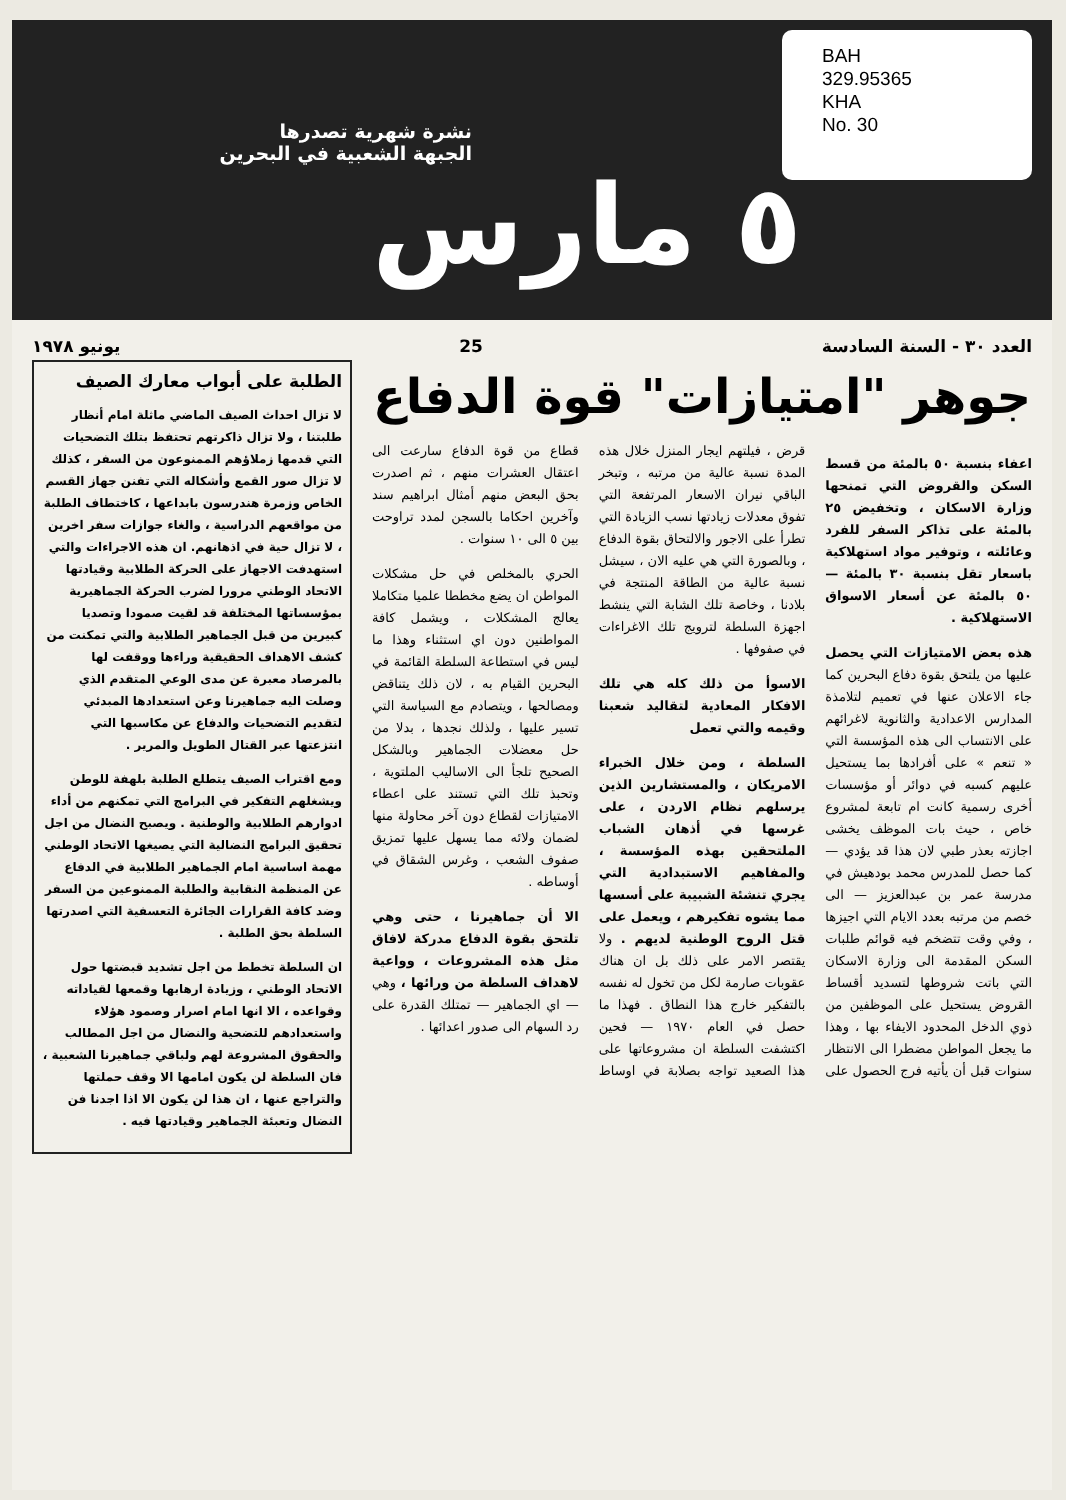BAH
329.95365
KHA
No. 30
نشرة شهرية تصدرها
الجبهة الشعبية في البحرين
٥ مارس
العدد ٣٠ - السنة السادسة 25 يونيو ١٩٧٨
جوهر "امتيازات" قوة الدفاع
اعفاء بنسبة ٥٠ بالمئة من قسط السكن والقروض التي تمنحها وزارة الاسكان ، وتخفيض ٢٥ بالمئة على تذاكر السفر للفرد وعائلته ، وتوفير مواد استهلاكية باسعار تقل بنسبة ٣٠ بالمئة — ٥٠ بالمئة عن أسعار الاسواق الاستهلاكية .
هذه بعض الامتيازات التي يحصل عليها من يلتحق بقوة دفاع البحرين كما جاء الاعلان عنها في تعميم لتلامذة المدارس الاعدادية والثانوية لاغرائهم على الانتساب الى هذه المؤسسة التي « تنعم » على أفرادها بما يستحيل عليهم كسبه في دوائر أو مؤسسات أخرى رسمية كانت ام تابعة لمشروع خاص ، حيث بات الموظف يخشى اجازته بعذر طبي لان هذا قد يؤدي — كما حصل للمدرس محمد بودهيش في مدرسة عمر بن عبدالعزيز — الى خصم من مرتبه بعدد الايام التي اجيزها ، وفي وقت تتضخم فيه قوائم طلبات السكن المقدمة الى وزارة الاسكان التي باتت شروطها لتسديد أقساط القروض يستحيل على الموظفين من ذوي الدخل المحدود الايفاء بها ، وهذا ما يجعل المواطن مضطرا الى الانتظار سنوات قبل أن يأتيه فرج الحصول على قرض ، فيلتهم ايجار المنزل خلال هذه المدة نسبة عالية من مرتبه ، وتبخر الباقي نيران الاسعار المرتفعة التي تفوق معدلات زيادتها نسب الزيادة التي تطرأ على الاجور والالتحاق بقوة الدفاع ، وبالصورة التي هي عليه الان ، سيشل نسبة عالية من الطاقة المنتجة في بلادنا ، وخاصة تلك الشابة التي ينشط اجهزة السلطة لترويج تلك الاغراءات في صفوفها .
الاسوأ من ذلك كله هي تلك الافكار المعادية لتقاليد شعبنا وقيمه والتي تعمل
السلطة ، ومن خلال الخبراء الامريكان ، والمستشارين الذين يرسلهم نظام الاردن ، على غرسها في أذهان الشباب الملتحقين بهذه المؤسسة ، والمفاهيم الاستبدادية التي يجري تنشئة الشبيبة على أسسها مما يشوه تفكيرهم ، ويعمل على قتل الروح الوطنية لديهم . ولا يقتصر الامر على ذلك بل ان هناك عقوبات صارمة لكل من تخول له نفسه بالتفكير خارج هذا النطاق . فهذا ما حصل في العام ١٩٧٠ — فحين اكتشفت السلطة ان مشروعاتها على هذا الصعيد تواجه بصلابة في اوساط قطاع من قوة الدفاع سارعت الى اعتقال العشرات منهم ، ثم اصدرت بحق البعض منهم أمثال ابراهيم سند وآخرين احكاما بالسجن لمدد تراوحت بين ٥ الى ١٠ سنوات .
الحري بالمخلص في حل مشكلات المواطن ان يضع مخططا علميا متكاملا يعالج المشكلات ، ويشمل كافة المواطنين دون اي استثناء وهذا ما ليس في استطاعة السلطة القائمة في البحرين القيام به ، لان ذلك يتناقض ومصالحها ، ويتصادم مع السياسة التي تسير عليها ، ولذلك نجدها ، بدلا من حل معضلات الجماهير وبالشكل الصحيح تلجأ الى الاساليب الملتوية ، وتحبذ تلك التي تستند على اعطاء الامتيازات لقطاع دون آخر محاولة منها لضمان ولائه مما يسهل عليها تمزيق صفوف الشعب ، وغرس الشقاق في أوساطه .
الا أن جماهيرنا ، حتى وهي تلتحق بقوة الدفاع مدركة لافاق مثل هذه المشروعات ، وواعية لاهداف السلطة من ورائها ، وهي — اي الجماهير — تمتلك القدرة على رد السهام الى صدور اعدائها .
الطلبة على أبواب معارك الصيف
لا تزال احداث الصيف الماضي ماثلة امام أنظار طلبتنا ، ولا تزال ذاكرتهم تحتفظ بتلك التضحيات التي قدمها زملاؤهم الممنوعون من السفر ، كذلك لا تزال صور القمع وأشكاله التي تفنن جهاز القسم الخاص وزمرة هندرسون بابداعها ، كاختطاف الطلبة من مواقعهم الدراسية ، والغاء جوازات سفر اخرين ، لا تزال حية في اذهانهم. ان هذه الاجراءات والتي استهدفت الاجهاز على الحركة الطلابية وقيادتها الاتحاد الوطني مرورا لضرب الحركة الجماهيرية بمؤسساتها المختلفة قد لقيت صمودا وتصديا كبيرين من قبل الجماهير الطلابية والتي تمكنت من كشف الاهداف الحقيقية وراءها ووقفت لها بالمرصاد معبرة عن مدى الوعي المتقدم الذي وصلت اليه جماهيرنا وعن استعدادها المبدئي لتقديم التضحيات والدفاع عن مكاسبها التي انتزعتها عبر القتال الطويل والمرير .
ومع اقتراب الصيف يتطلع الطلبة بلهفة للوطن ويشغلهم التفكير في البرامج التي تمكنهم من أداء ادوارهم الطلابية والوطنية . ويصبح النضال من اجل تحقيق البرامج النضالية التي يصيغها الاتحاد الوطني مهمة اساسية امام الجماهير الطلابية في الدفاع عن المنظمة النقابية والطلبة الممنوعين من السفر وضد كافة القرارات الجائرة التعسفية التي اصدرتها السلطة بحق الطلبة .
ان السلطة تخطط من اجل تشديد قبضتها حول الاتحاد الوطني ، وزيادة ارهابها وقمعها لقياداته وقواعده ، الا انها امام اصرار وصمود هؤلاء واستعدادهم للتضحية والنضال من اجل المطالب والحقوق المشروعة لهم ولباقي جماهيرنا الشعبية ، فان السلطة لن يكون امامها الا وقف حملتها والتراجع عنها ، ان هذا لن يكون الا اذا اجدنا فن النضال وتعبئة الجماهير وقيادتها فيه .